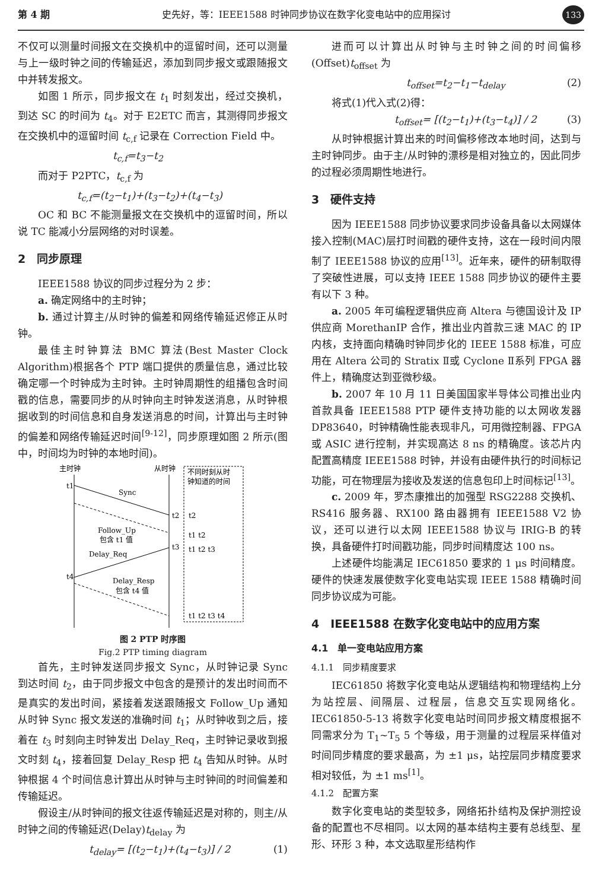第 4 期 史先好，等：IEEE1588 时钟同步协议在数字化变电站中的应用探讨 133
不仅可以测量时间报文在交换机中的逗留时间，还可以测量与上一级时钟之间的传输延迟，添加到同步报文或跟随报文中并转发报文。
如图 1 所示，同步报文在 t<sub>1</sub> 时刻发出，经过交换机，到达 SC 的时间为 t<sub>4</sub>。对于 E2ETC 而言，其测得同步报文在交换机中的逗留时间 t<sub>c,f</sub> 记录在 Correction Field 中。
t<sub>c,f</sub>=t<sub>3</sub>−t<sub>2</sub>
而对于 P2PTC，t<sub>c,f</sub> 为
t<sub>c,f</sub>=(t<sub>2</sub>−t<sub>1</sub>)+(t<sub>3</sub>−t<sub>2</sub>)+(t<sub>4</sub>−t<sub>3</sub>)
OC 和 BC 不能测量报文在交换机中的逗留时间，所以说 TC 能减小分层网络的对时误差。
2　同步原理
IEEE1588 协议的同步过程分为 2 步：
a. 确定网络中的主时钟；
b. 通过计算主/从时钟的偏差和网络传输延迟修正从时钟。
最佳主时钟算法 BMC 算法(Best Master Clock Algorithm)根据各个 PTP 端口提供的质量信息，通过比较确定哪一个时钟成为主时钟。主时钟周期性的组播包含时间戳的信息，需要同步的从时钟向主时钟发送消息，从时钟根据收到的时间信息和自身发送消息的时间，计算出与主时钟的偏差和网络传输延迟时间<sup>[9-12]</sup>，同步原理如图 2 所示(图中，时间均为时钟的本地时间)。
主时钟
从时钟
不同时刻从时
钟知道的时间
t1
Sync
t2
t2
Follow_Up
包含 t1 值
t1 t2
Delay_Req
t3
t1 t2 t3
t4
Delay_Resp
包含 t4 值
t1 t2 t3 t4
图 2 PTP 时序图
Fig.2 PTP timing diagram
首先，主时钟发送同步报文 Sync，从时钟记录 Sync 到达时间 t<sub>2</sub>，由于同步报文中包含的是预计的发出时间而不是真实的发出时间，紧接着发送跟随报文 Follow_Up 通知从时钟 Sync 报文发送的准确时间 t<sub>1</sub>；从时钟收到之后，接着在 t<sub>3</sub> 时刻向主时钟发出 Delay_Req，主时钟记录收到报文时刻 t<sub>4</sub>，接着回复 Delay_Resp 把 t<sub>4</sub> 告知从时钟。从时钟根据 4 个时间信息计算出从时钟与主时钟间的时间偏差和传输延迟。
假设主/从时钟间的报文往返传输延迟是对称的，则主/从时钟之间的传输延迟(Delay)t<sub>delay</sub> 为
t<sub>delay</sub>= [(t<sub>2</sub>−t<sub>1</sub>)+(t<sub>4</sub>−t<sub>3</sub>)] / 2 (1)
进而可以计算出从时钟与主时钟之间的时间偏移(Offset)t<sub>offset</sub> 为
t<sub>offset</sub>=t<sub>2</sub>−t<sub>1</sub>−t<sub>delay</sub> (2)
将式(1)代入式(2)得：
t<sub>offset</sub>= [(t<sub>2</sub>−t<sub>1</sub>)+(t<sub>3</sub>−t<sub>4</sub>)] / 2 (3)
从时钟根据计算出来的时间偏移修改本地时间，达到与主时钟同步。由于主/从时钟的漂移是相对独立的，因此同步的过程必须周期性地进行。
3　硬件支持
因为 IEEE1588 同步协议要求同步设备具备以太网媒体接入控制(MAC)层打时间戳的硬件支持，这在一段时间内限制了 IEEE1588 协议的应用<sup>[13]</sup>。近年来，硬件的研制取得了突破性进展，可以支持 IEEE 1588 同步协议的硬件主要有以下 3 种。
a. 2005 年可编程逻辑供应商 Altera 与德国设计及 IP 供应商 MorethanIP 合作，推出业内首款三速 MAC 的 IP 内核，支持面向精确时钟同步化的 IEEE 1588 标准，可应用在 Altera 公司的 Stratix Ⅱ或 Cyclone Ⅱ系列 FPGA 器件上，精确度达到亚微秒级。
b. 2007 年 10 月 11 日美国国家半导体公司推出业内首款具备 IEEE1588 PTP 硬件支持功能的以太网收发器 DP83640，时钟精确性能表现非凡，可用微控制器、FPGA 或 ASIC 进行控制，并实现高达 8 ns 的精确度。该芯片内配置高精度 IEEE1588 时钟，并设有由硬件执行的时间标记功能，可在物理层为接收及发送的信息包印上时间标记<sup>[13]</sup>。
c. 2009 年，罗杰康推出的加强型 RSG2288 交换机、RS416 服务器、RX100 路由器拥有 IEEE1588 V2 协议，还可以进行以太网 IEEE1588 协议与 IRIG-B 的转换，具备硬件打时间戳功能，同步时间精度达 100 ns。
上述硬件均能满足 IEC61850 要求的 1 μs 时间精度。硬件的快速发展使数字化变电站实现 IEEE 1588 精确时间同步协议成为可能。
4　IEEE1588 在数字化变电站中的应用方案
4.1　单一变电站应用方案
4.1.1　同步精度要求
IEC61850 将数字化变电站从逻辑结构和物理结构上分为站控层、间隔层、过程层，信息交互实现网络化。IEC61850-5-13 将数字化变电站时间同步报文精度根据不同需求分为 T<sub>1</sub>~T<sub>5</sub> 5 个等级，用于测量的过程层采样值对时间同步精度的要求最高，为 ±1 μs，站控层同步精度要求相对较低，为 ±1 ms<sup>[1]</sup>。
4.1.2　配置方案
数字化变电站的类型较多，网络拓扑结构及保护测控设备的配置也不尽相同。以太网的基本结构主要有总线型、星形、环形 3 种，本文选取星形结构作